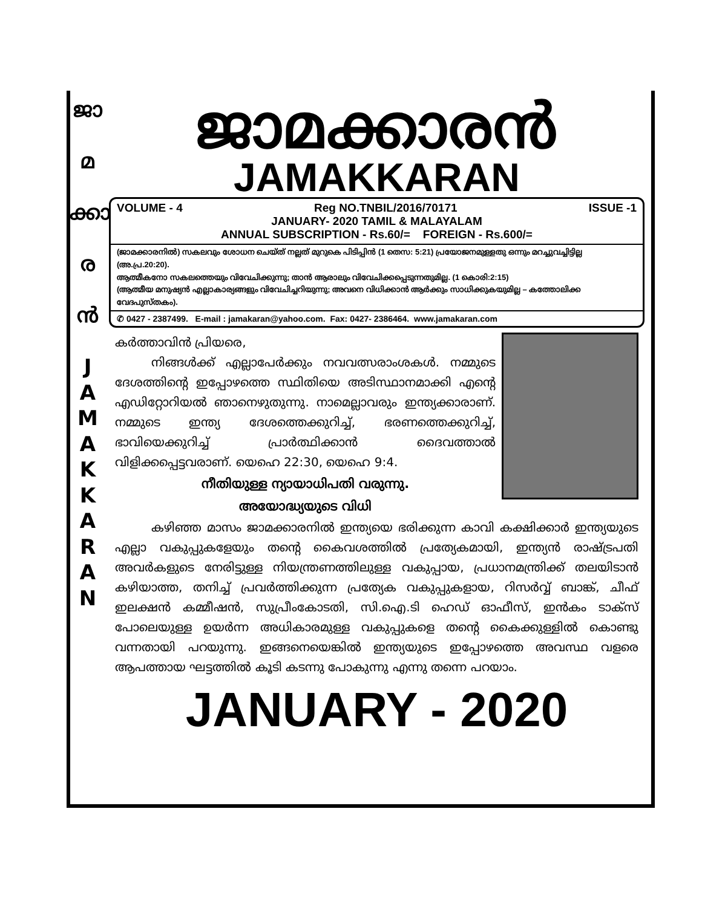ജാ
മ
ക്കാ
ര
ൻ
J
A
M
A
K
K
A
R
A
N
ജാമക്കാരൻ
JAMAKKARAN
VOLUME - 4 Reg NO.TNBIL/2016/70171 ISSUE -1
JANUARY- 2020 TAMIL & MALAYALAM
ANNUAL SUBSCRIPTION - Rs.60/= FOREIGN - Rs.600/=
(ജാമക്കാരനിൽ) സകലവും ശോധന ചെയ്ത് നല്ലത് മുറുകെ പിടിപ്പിൻ (1 തെസ: 5:21) പ്രയോജനമുള്ളതു ഒന്നും മറച്ചുവച്ചിട്ടില്ല (അ.പ്ര.20:20).
ആത്മീകനോ സകലത്തെയും വിവേചിക്കുന്നു; താൻ ആരാലും വിവേചിക്കപ്പെടുന്നതുമില്ല. (1 കൊരി:2:15)
(ആത്മീയ മനുഷ്യൻ എല്ലാകാര്യങ്ങളും വിവേചിച്ചറിയുന്നു; അവനെ വിധിക്കാൻ ആർക്കും സാധിക്കുകയുമില്ല – കത്തോലിക്ക വേദപുസ്തകം).
✆ 0427 - 2387499. E-mail : jamakaran@yahoo.com. Fax: 0427- 2386464. www.jamakaran.com
കർത്താവിൻ പ്രിയരെ,
നിങ്ങൾക്ക് എല്ലാപേർക്കും നവവത്സരാംശകൾ. നമ്മുടെ ദേശത്തിന്റെ ഇപ്പോഴത്തെ സ്ഥിതിയെ അടിസ്ഥാനമാക്കി എന്റെ എഡിറ്റോറിയൽ ഞാനെഴുതുന്നു. നാമെല്ലാവരും ഇന്ത്യക്കാരാണ്. നമ്മുടെ ഇന്ത്യ ദേശത്തെക്കുറിച്ച്, ഭരണത്തെക്കുറിച്ച്, ഭാവിയെക്കുറിച്ച് പ്രാർത്ഥിക്കാൻ ദൈവത്താൽ വിളിക്കപ്പെട്ടവരാണ്. യെഹെ 22:30, യെഹെ 9:4.
നീതിയുള്ള ന്യായാധിപതി വരുന്നു.
അയോദ്ധ്യയുടെ വിധി
കഴിഞ്ഞ മാസം ജാമക്കാരനിൽ ഇന്ത്യയെ ഭരിക്കുന്ന കാവി കക്ഷിക്കാർ ഇന്ത്യയുടെ എല്ലാ വകുപ്പുകളേയും തന്റെ കൈവശത്തിൽ പ്രത്യേകമായി, ഇന്ത്യൻ രാഷ്ട്രപതി അവർകളുടെ നേരിട്ടുള്ള നിയന്ത്രണത്തിലുള്ള വകുപ്പായ, പ്രധാനമന്ത്രിക്ക് തലയിടാൻ കഴിയാത്ത, തനിച്ച് പ്രവർത്തിക്കുന്ന പ്രത്യേക വകുപ്പുകളായ, റിസർവ്വ് ബാങ്ക്, ചീഫ് ഇലക്ഷൻ കമ്മീഷൻ, സുപ്രീംകോടതി, സി.ഐ.ടി ഹെഡ് ഓഫീസ്, ഇൻകം ടാക്സ് പോലെയുള്ള ഉയർന്ന അധികാരമുള്ള വകുപ്പുകളെ തന്റെ കൈക്കുള്ളിൽ കൊണ്ടു വന്നതായി പറയുന്നു. ഇങ്ങനെയെങ്കിൽ ഇന്ത്യയുടെ ഇപ്പോഴത്തെ അവസ്ഥ വളരെ ആപത്തായ ഘട്ടത്തിൽ കൂടി കടന്നു പോകുന്നു എന്നു തന്നെ പറയാം.
JANUARY - 2020